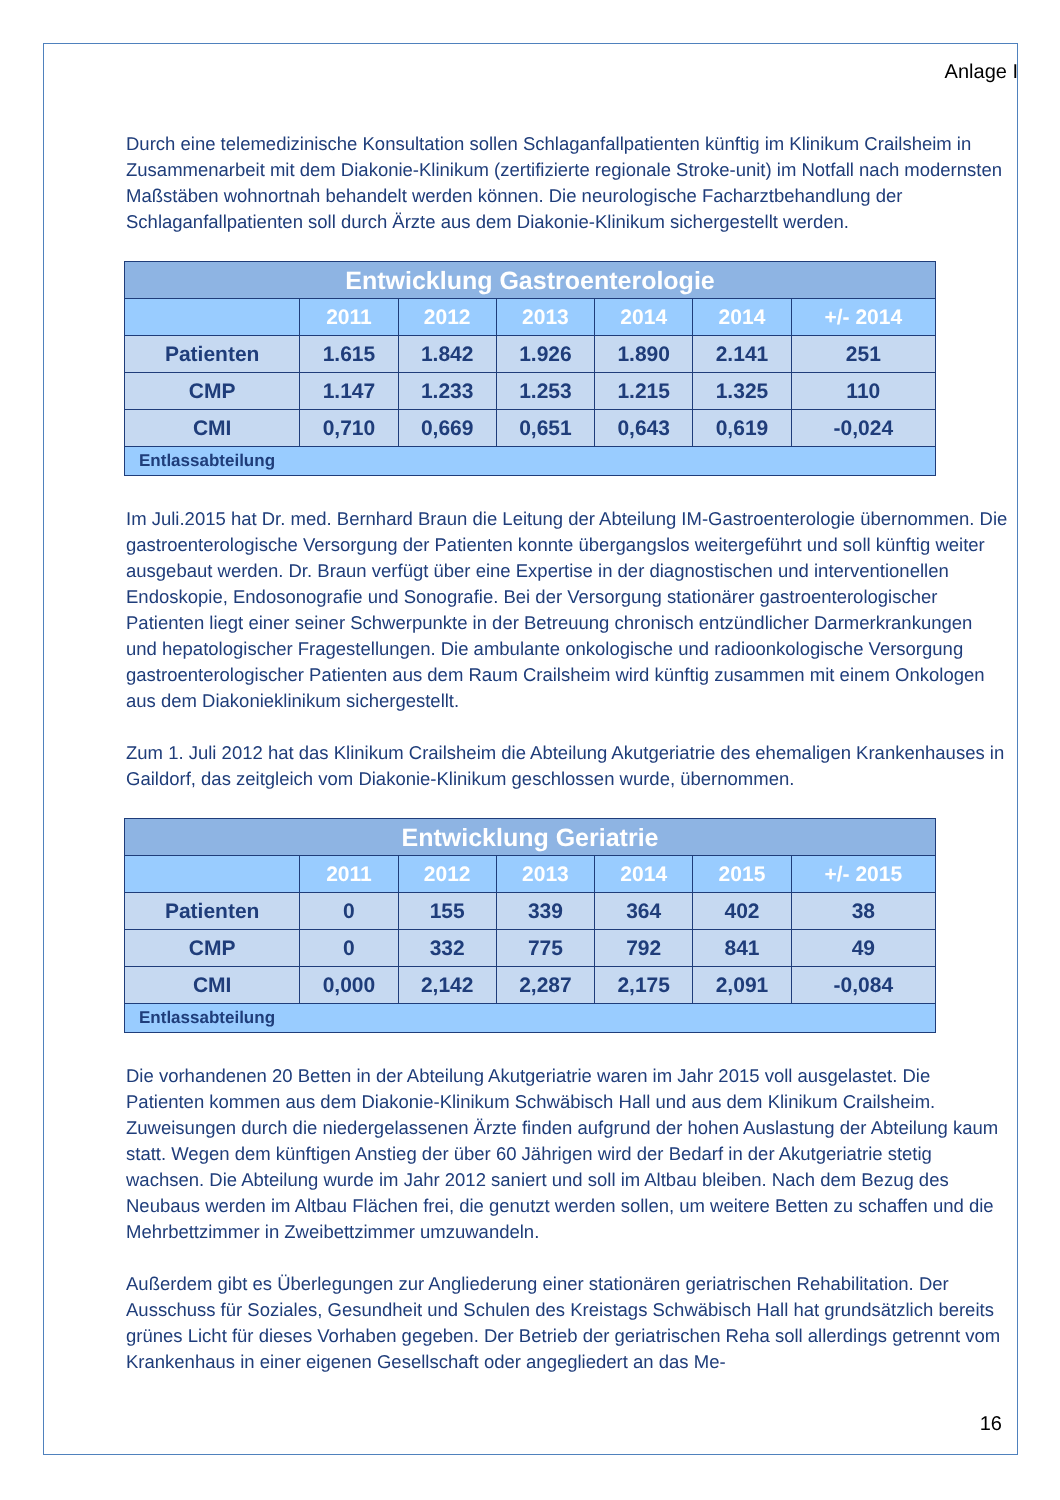Anlage I
Durch eine telemedizinische Konsultation sollen Schlaganfallpatienten künftig im Klinikum Crails­heim in Zusammenarbeit mit dem Diakonie-Klinikum (zertifizierte regionale Stroke-unit) im Notfall nach modernsten Maßstäben wohnortnah behandelt werden können. Die neurologische Facharzt­behandlung der Schlaganfallpatienten soll durch Ärzte aus dem Diakonie-Klinikum sichergestellt werden.
| Entwicklung Gastroenterologie | | | | | | |
| --- | --- | --- | --- | --- | --- | --- |
| | 2011 | 2012 | 2013 | 2014 | 2014 | +/- 2014 |
| Patienten | 1.615 | 1.842 | 1.926 | 1.890 | 2.141 | 251 |
| CMP | 1.147 | 1.233 | 1.253 | 1.215 | 1.325 | 110 |
| CMI | 0,710 | 0,669 | 0,651 | 0,643 | 0,619 | -0,024 |
| Entlassabteilung | | | | | | |
Im Juli.2015 hat Dr. med. Bernhard Braun die Leitung der Abteilung IM-Gastroenterologie über­nommen. Die gastroenterologische Versorgung der Patienten konnte übergangslos weitergeführt und soll künftig weiter ausgebaut werden. Dr. Braun verfügt über eine Expertise in der diagnosti­schen und interventionellen Endoskopie, Endosonografie und Sonografie. Bei der Versorgung sta­tionärer gastroenterologischer Patienten liegt einer seiner Schwerpunkte in der Betreuung chro­nisch entzündlicher Darmerkrankungen und hepatologischer Fragestellungen. Die ambulante on­kologische und radioonkologische Versorgung gastroenterologischer Patienten aus dem Raum Crailsheim wird künftig zusammen mit einem Onkologen aus dem Diakonieklinikum sichergestellt.
Zum 1. Juli 2012 hat das Klinikum Crailsheim die Abteilung Akutgeriatrie des ehemaligen Kran­kenhauses in Gaildorf, das zeitgleich vom Diakonie-Klinikum geschlossen wurde, übernommen.
| Entwicklung Geriatrie | | | | | | |
| --- | --- | --- | --- | --- | --- | --- |
| | 2011 | 2012 | 2013 | 2014 | 2015 | +/- 2015 |
| Patienten | 0 | 155 | 339 | 364 | 402 | 38 |
| CMP | 0 | 332 | 775 | 792 | 841 | 49 |
| CMI | 0,000 | 2,142 | 2,287 | 2,175 | 2,091 | -0,084 |
| Entlassabteilung | | | | | | |
Die vorhandenen 20 Betten in der Abteilung Akutgeriatrie waren im Jahr 2015 voll ausgelastet. Die Patienten kommen aus dem Diakonie-Klinikum Schwäbisch Hall und aus dem Klinikum Crailsheim. Zuweisungen durch die niedergelassenen Ärzte finden aufgrund der hohen Auslastung der Abtei­lung kaum statt. Wegen dem künftigen Anstieg der über 60 Jährigen wird der Bedarf in der Akutge­riatrie stetig wachsen. Die Abteilung wurde im Jahr 2012 saniert und soll im Altbau bleiben. Nach dem Bezug des Neubaus werden im Altbau Flächen frei, die genutzt werden sollen, um weitere Betten zu schaffen und die Mehrbettzimmer in Zweibettzimmer umzuwandeln.
Außerdem gibt es Überlegungen zur Angliederung einer stationären geriatrischen Rehabilitation. Der Ausschuss für Soziales, Gesundheit und Schulen des Kreistags Schwäbisch Hall hat grund­sätzlich bereits grünes Licht für dieses Vorhaben gegeben. Der Betrieb der geriatrischen Reha soll allerdings getrennt vom Krankenhaus in einer eigenen Gesellschaft oder angegliedert an das Me-
16